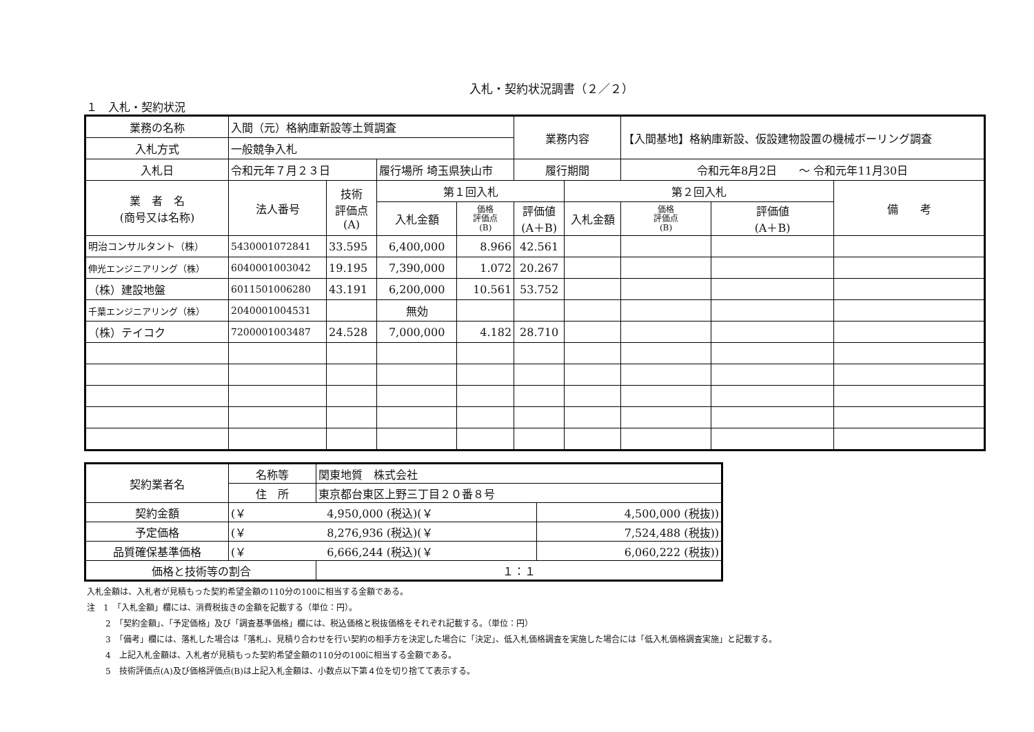入札・契約状況調書（２／２）
１　入札・契約状況
| 業務の名称 | 入間（元）格納庫新設等土質調査 | | | | 業務内容 | | 【入間基地】格納庫新設、仮設建物設置の機械ボーリング調査 | | |
| 入札方式 | 一般競争入札 | | | | | | | | |
| 入札日 | 令和元年７月２３日 | | 履行場所 埼玉県狭山市 | | 履行期間 | | 令和元年8月2日 ～ 令和元年11月30日 | | |
| 業 者 名 (商号又は名称) | 法人番号 | 技術 評価点 (A) | 第１回入札 | | | 第２回入札 | | | 備 考 |
| | | | 入札金額 | 価格 評価点 (B) | 評価値 (A＋B) | 入札金額 | 価格 評価点 (B) | 評価値 (A＋B) | |
| 明治コンサルタント（株） | 5430001072841 | 33.595 | 6,400,000 | 8.966 | 42.561 | | | | |
| 伸光エンジニアリング（株） | 6040001003042 | 19.195 | 7,390,000 | 1.072 | 20.267 | | | | |
| （株）建設地盤 | 6011501006280 | 43.191 | 6,200,000 | 10.561 | 53.752 | | | | |
| 千葉エンジニアリング（株） | 2040001004531 | | 無効 | | | | | | |
| （株）テイコク | 7200001003487 | 24.528 | 7,000,000 | 4.182 | 28.710 | | | | |
| 契約業者名 | 名称等 | 関東地質 株式会社 | |
| | 住 所 | 東京都台東区上野三丁目２０番８号 | |
| 契約金額 | (￥ 4,950,000 (税込)(￥ | | 4,500,000 (税抜)) |
| 予定価格 | (￥ 8,276,936 (税込)(￥ | | 7,524,488 (税抜)) |
| 品質確保基準価格 | (￥ 6,666,244 (税込)(￥ | | 6,060,222 (税抜)) |
| 価格と技術等の割合 | | １：１ | |
入札金額は、入札者が見積もった契約希望金額の110分の100に相当する金額である。
注　1　「入札金額」欄には、消費税抜きの金額を記載する（単位：円）。
2　「契約金額」、「予定価格」及び「調査基準価格」欄には、税込価格と税抜価格をそれぞれ記載する。（単位：円）
3　「備考」欄には、落札した場合は「落札」、見積り合わせを行い契約の相手方を決定した場合に「決定」、低入札価格調査を実施した場合には「低入札価格調査実施」と記載する。
4　上記入札金額は、入札者が見積もった契約希望金額の110分の100に相当する金額である。
5　技術評価点(A)及び価格評価点(B)は上記入札金額は、小数点以下第４位を切り捨てて表示する。